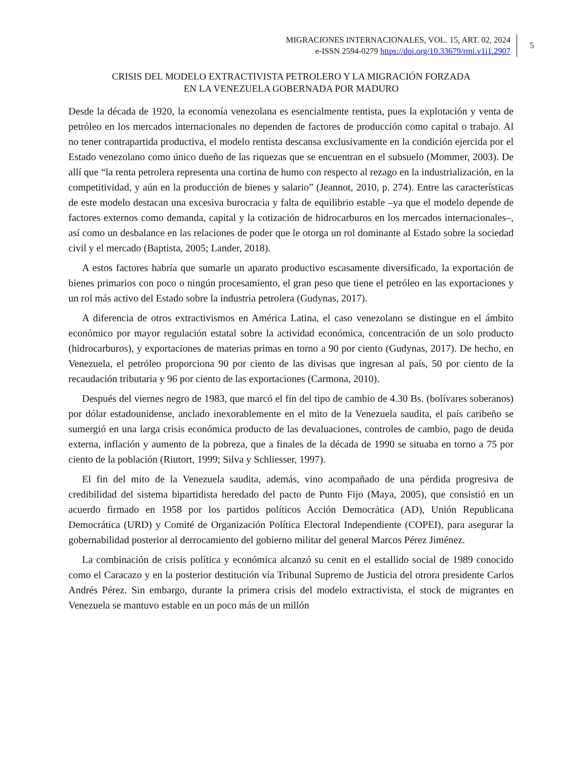MIGRACIONES INTERNACIONALES, VOL. 15, ART. 02, 2024
e-ISSN 2594-0279 https://doi.org/10.33679/rmi.v1i1.2907
5
CRISIS DEL MODELO EXTRACTIVISTA PETROLERO Y LA MIGRACIÓN FORZADA
EN LA VENEZUELA GOBERNADA POR MADURO
Desde la década de 1920, la economía venezolana es esencialmente rentista, pues la explotación y venta de petróleo en los mercados internacionales no dependen de factores de producción como capital o trabajo. Al no tener contrapartida productiva, el modelo rentista descansa exclusivamente en la condición ejercida por el Estado venezolano como único dueño de las riquezas que se encuentran en el subsuelo (Mommer, 2003). De allí que “la renta petrolera representa una cortina de humo con respecto al rezago en la industrialización, en la competitividad, y aún en la producción de bienes y salario” (Jeannot, 2010, p. 274). Entre las características de este modelo destacan una excesiva burocracia y falta de equilibrio estable –ya que el modelo depende de factores externos como demanda, capital y la cotización de hidrocarburos en los mercados internacionales–, así como un desbalance en las relaciones de poder que le otorga un rol dominante al Estado sobre la sociedad civil y el mercado (Baptista, 2005; Lander, 2018).
A estos factores habría que sumarle un aparato productivo escasamente diversificado, la exportación de bienes primarios con poco o ningún procesamiento, el gran peso que tiene el petróleo en las exportaciones y un rol más activo del Estado sobre la industria petrolera (Gudynas, 2017).
A diferencia de otros extractivismos en América Latina, el caso venezolano se distingue en el ámbito económico por mayor regulación estatal sobre la actividad económica, concentración de un solo producto (hidrocarburos), y exportaciones de materias primas en torno a 90 por ciento (Gudynas, 2017). De hecho, en Venezuela, el petróleo proporciona 90 por ciento de las divisas que ingresan al país, 50 por ciento de la recaudación tributaria y 96 por ciento de las exportaciones (Carmona, 2010).
Después del viernes negro de 1983, que marcó el fin del tipo de cambio de 4.30 Bs. (bolívares soberanos) por dólar estadounidense, anclado inexorablemente en el mito de la Venezuela saudita, el país caribeño se sumergió en una larga crisis económica producto de las devaluaciones, controles de cambio, pago de deuda externa, inflación y aumento de la pobreza, que a finales de la década de 1990 se situaba en torno a 75 por ciento de la población (Riutort, 1999; Silva y Schliesser, 1997).
El fin del mito de la Venezuela saudita, además, vino acompañado de una pérdida progresiva de credibilidad del sistema bipartidista heredado del pacto de Punto Fijo (Maya, 2005), que consistió en un acuerdo firmado en 1958 por los partidos políticos Acción Democrática (AD), Unión Republicana Democrática (URD) y Comité de Organización Política Electoral Independiente (COPEI), para asegurar la gobernabilidad posterior al derrocamiento del gobierno militar del general Marcos Pérez Jiménez.
La combinación de crisis política y económica alcanzó su cenit en el estallido social de 1989 conocido como el Caracazo y en la posterior destitución vía Tribunal Supremo de Justicia del otrora presidente Carlos Andrés Pérez. Sin embargo, durante la primera crisis del modelo extractivista, el stock de migrantes en Venezuela se mantuvo estable en un poco más de un millón